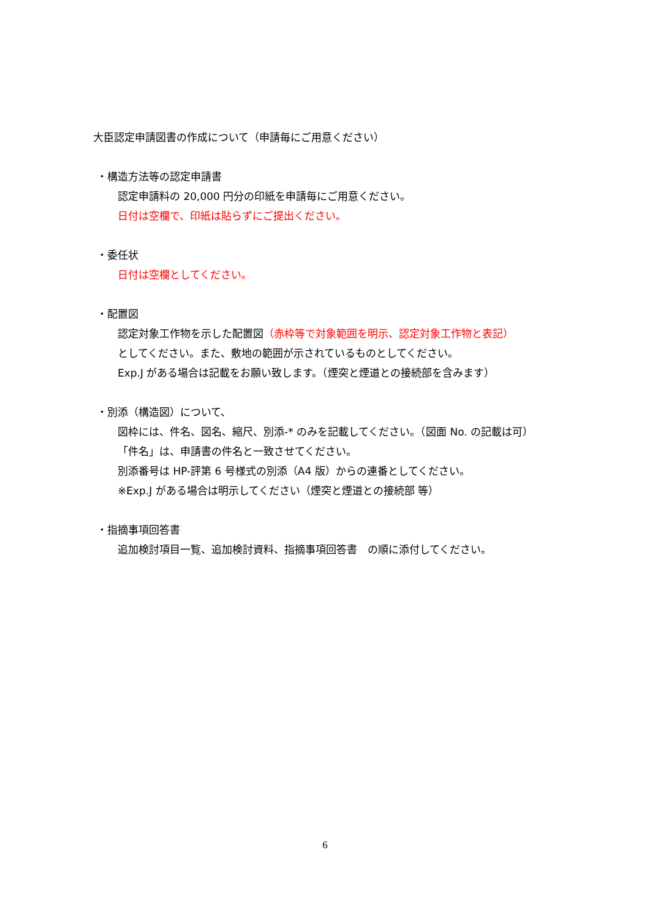大臣認定申請図書の作成について（申請毎にご用意ください）
・構造方法等の認定申請書
認定申請料の 20,000 円分の印紙を申請毎にご用意ください。
日付は空欄で、印紙は貼らずにご提出ください。
・委任状
日付は空欄としてください。
・配置図
認定対象工作物を示した配置図（赤枠等で対象範囲を明示、認定対象工作物と表記）
としてください。また、敷地の範囲が示されているものとしてください。
Exp.J がある場合は記載をお願い致します。（煙突と煙道との接続部を含みます）
・別添（構造図）について、
図枠には、件名、図名、縮尺、別添-* のみを記載してください。（図面 No. の記載は可）
「件名」は、申請書の件名と一致させてください。
別添番号は HP-評第 6 号様式の別添（A4 版）からの連番としてください。
※Exp.J がある場合は明示してください（煙突と煙道との接続部 等）
・指摘事項回答書
追加検討項目一覧、追加検討資料、指摘事項回答書　の順に添付してください。
6